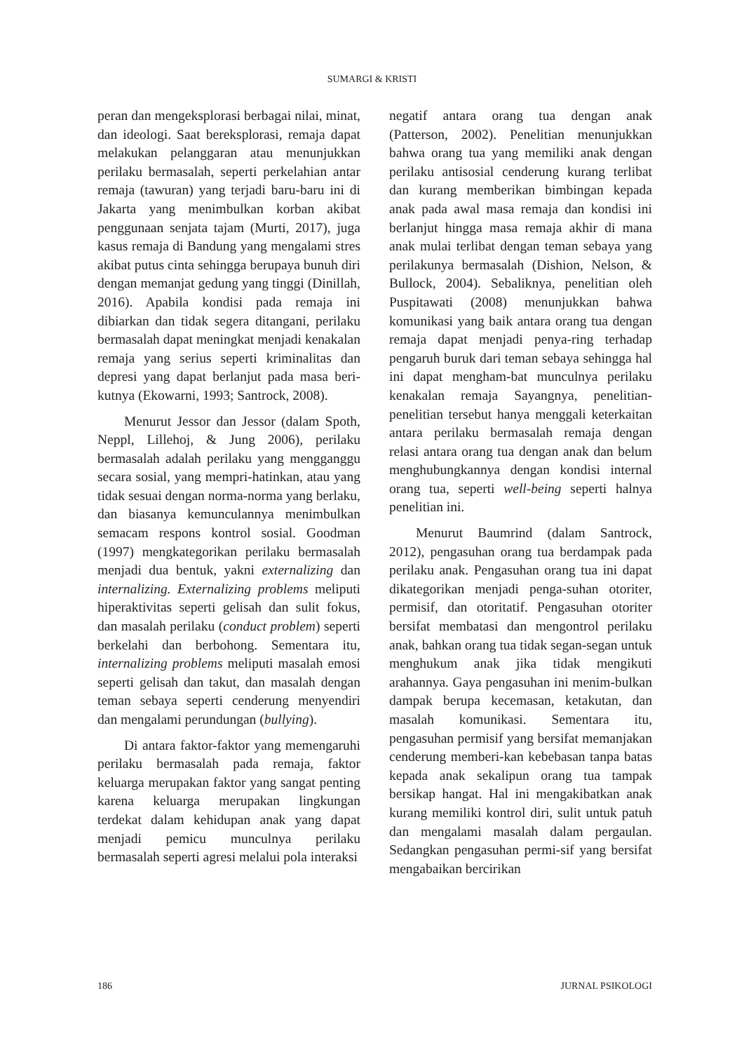SUMARGI & KRISTI
peran dan mengeksplorasi berbagai nilai, minat, dan ideologi. Saat bereksplorasi, remaja dapat melakukan pelanggaran atau menunjukkan perilaku bermasalah, seperti perkelahian antar remaja (tawuran) yang terjadi baru-baru ini di Jakarta yang menimbulkan korban akibat penggunaan senjata tajam (Murti, 2017), juga kasus remaja di Bandung yang mengalami stres akibat putus cinta sehingga berupaya bunuh diri dengan memanjat gedung yang tinggi (Dinillah, 2016). Apabila kondisi pada remaja ini dibiarkan dan tidak segera ditangani, perilaku bermasalah dapat meningkat menjadi kenakalan remaja yang serius seperti kriminalitas dan depresi yang dapat berlanjut pada masa beri-kutnya (Ekowarni, 1993; Santrock, 2008).
Menurut Jessor dan Jessor (dalam Spoth, Neppl, Lillehoj, & Jung 2006), perilaku bermasalah adalah perilaku yang mengganggu secara sosial, yang mempri-hatinkan, atau yang tidak sesuai dengan norma-norma yang berlaku, dan biasanya kemunculannya menimbulkan semacam respons kontrol sosial. Goodman (1997) mengkategorikan perilaku bermasalah menjadi dua bentuk, yakni externalizing dan internalizing. Externalizing problems meliputi hiperaktivitas seperti gelisah dan sulit fokus, dan masalah perilaku (conduct problem) seperti berkelahi dan berbohong. Sementara itu, internalizing problems meliputi masalah emosi seperti gelisah dan takut, dan masalah dengan teman sebaya seperti cenderung menyendiri dan mengalami perundungan (bullying).
Di antara faktor-faktor yang memengaruhi perilaku bermasalah pada remaja, faktor keluarga merupakan faktor yang sangat penting karena keluarga merupakan lingkungan terdekat dalam kehidupan anak yang dapat menjadi pemicu munculnya perilaku bermasalah seperti agresi melalui pola interaksi
negatif antara orang tua dengan anak (Patterson, 2002). Penelitian menunjukkan bahwa orang tua yang memiliki anak dengan perilaku antisosial cenderung kurang terlibat dan kurang memberikan bimbingan kepada anak pada awal masa remaja dan kondisi ini berlanjut hingga masa remaja akhir di mana anak mulai terlibat dengan teman sebaya yang perilakunya bermasalah (Dishion, Nelson, & Bullock, 2004). Sebaliknya, penelitian oleh Puspitawati (2008) menunjukkan bahwa komunikasi yang baik antara orang tua dengan remaja dapat menjadi penya-ring terhadap pengaruh buruk dari teman sebaya sehingga hal ini dapat mengham-bat munculnya perilaku kenakalan remaja Sayangnya, penelitian-penelitian tersebut hanya menggali keterkaitan antara perilaku bermasalah remaja dengan relasi antara orang tua dengan anak dan belum menghubungkannya dengan kondisi internal orang tua, seperti well-being seperti halnya penelitian ini.
Menurut Baumrind (dalam Santrock, 2012), pengasuhan orang tua berdampak pada perilaku anak. Pengasuhan orang tua ini dapat dikategorikan menjadi penga-suhan otoriter, permisif, dan otoritatif. Pengasuhan otoriter bersifat membatasi dan mengontrol perilaku anak, bahkan orang tua tidak segan-segan untuk menghukum anak jika tidak mengikuti arahannya. Gaya pengasuhan ini menim-bulkan dampak berupa kecemasan, ketakutan, dan masalah komunikasi. Sementara itu, pengasuhan permisif yang bersifat memanjakan cenderung memberi-kan kebebasan tanpa batas kepada anak sekalipun orang tua tampak bersikap hangat. Hal ini mengakibatkan anak kurang memiliki kontrol diri, sulit untuk patuh dan mengalami masalah dalam pergaulan. Sedangkan pengasuhan permi-sif yang bersifat mengabaikan bercirikan
186 JURNAL PSIKOLOGI